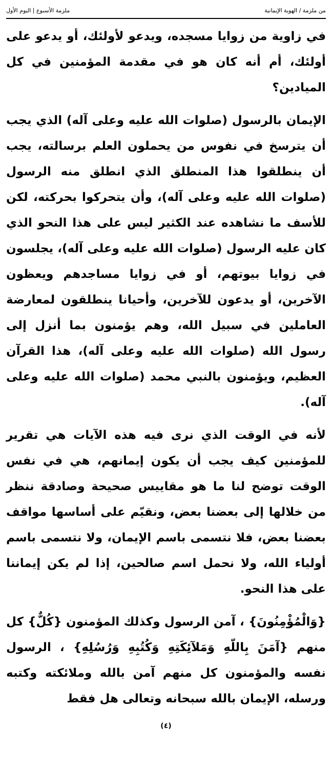من ملزمة / الهوية الإيمانية ملزمة الأسبوع | اليوم الأول
في زاوية من زوايا مسجده، ويدعو لأولئك، أو يدعو على أولئك، أم أنه كان هو في مقدمة المؤمنين في كل الميادين؟
الإيمان بالرسول (صلوات الله عليه وعلى آله) الذي يجب أن يترسخ في نفوس من يحملون العلم برسالته، يجب أن ينطلقوا هذا المنطلق الذي انطلق منه الرسول (صلوات الله عليه وعلى آله)، وأن يتحركوا بحركته، لكن للأسف ما نشاهده عند الكثير ليس على هذا النحو الذي كان عليه الرسول (صلوات الله عليه وعلى آله)، يجلسون في زوايا بيوتهم، أو في زوايا مساجدهم ويعظون الآخرين، أو يدعون للآخرين، وأحيانا ينطلقون لمعارضة العاملين في سبيل الله، وهم يؤمنون بما أنزل إلى رسول الله (صلوات الله عليه وعلى آله)، هذا القرآن العظيم، ويؤمنون بالنبي محمد (صلوات الله عليه وعلى آله).
لأنه في الوقت الذي نرى فيه هذه الآيات هي تقرير للمؤمنين كيف يجب أن يكون إيمانهم، هي في نفس الوقت توضح لنا ما هو مقاييس صحيحة وصادقة ننظر من خلالها إلى بعضنا بعض، ونقيّم على أساسها مواقف بعضنا بعض، فلا نتسمى باسم الإيمان، ولا نتسمى باسم أولياء الله، ولا نحمل اسم صالحين، إذا لم يكن إيماننا على هذا النحو.
{وَالْمُؤْمِنُونَ} ، آمن الرسول وكذلك المؤمنون {كُلٌّ} كل منهم {آمَنَ بِاللّهِ وَمَلآئِكَتِهِ وَكُتُبِهِ وَرُسُلِهِ} ، الرسول نفسه والمؤمنون كل منهم آمن بالله وملائكته وكتبه ورسله، الإيمان بالله سبحانه وتعالى هل فقط
(٤)